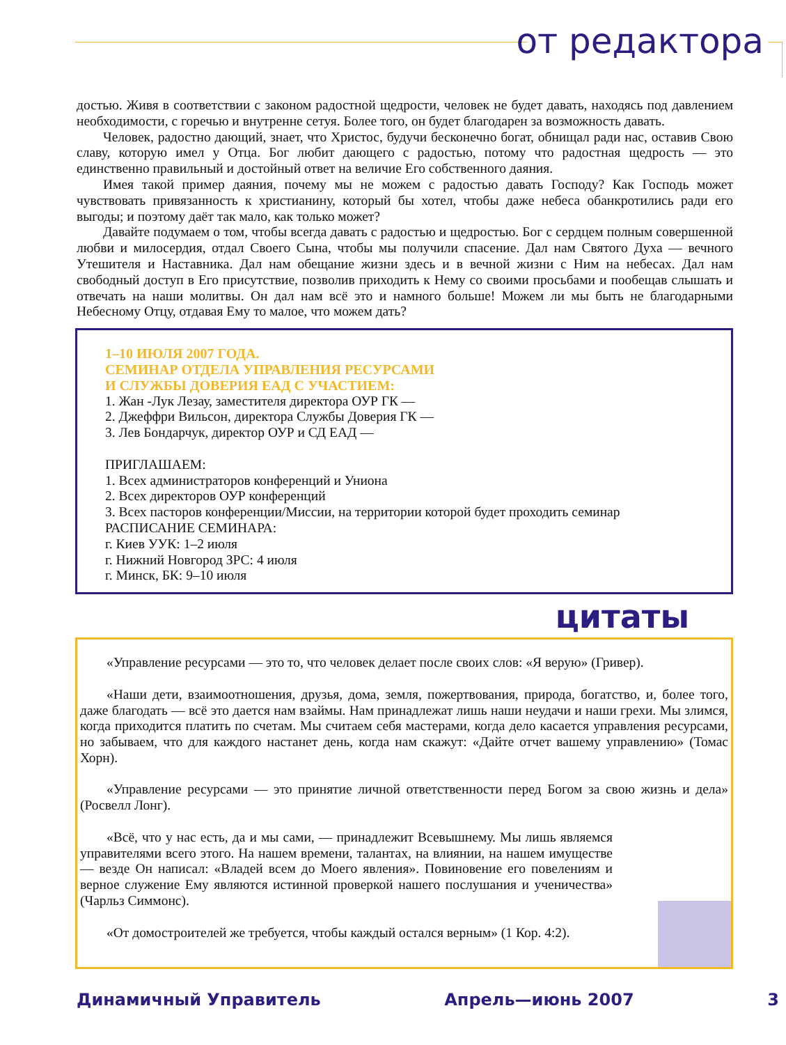от редактора
достью. Живя в соответствии с законом радостной щедрости, человек не будет давать, находясь под давлением необходимости, с горечью и внутренне сетуя. Более того, он будет благодарен за возможность давать.
Человек, радостно дающий, знает, что Христос, будучи бесконечно богат, обнищал ради нас, оставив Свою славу, которую имел у Отца. Бог любит дающего с радостью, потому что радостная щедрость — это единственно правильный и достойный ответ на величие Его собственного даяния.
Имея такой пример даяния, почему мы не можем с радостью давать Господу? Как Господь может чувствовать привязанность к христианину, который бы хотел, чтобы даже небеса обанкротились ради его выгоды; и поэтому даёт так мало, как только может?
Давайте подумаем о том, чтобы всегда давать с радостью и щедростью. Бог с сердцем полным совершенной любви и милосердия, отдал Своего Сына, чтобы мы получили спасение. Дал нам Святого Духа — вечного Утешителя и Наставника. Дал нам обещание жизни здесь и в вечной жизни с Ним на небесах. Дал нам свободный доступ в Его присутствие, позволив приходить к Нему со своими просьбами и пообещав слышать и отвечать на наши молитвы. Он дал нам всё это и намного больше! Можем ли мы быть не благодарными Небесному Отцу, отдавая Ему то малое, что можем дать?
1–10 ИЮЛЯ 2007 ГОДА.
СЕМИНАР ОТДЕЛА УПРАВЛЕНИЯ РЕСУРСАМИ
И СЛУЖБЫ ДОВЕРИЯ ЕАД С УЧАСТИЕМ:
1. Жан -Лук Лезау, заместителя директора ОУР ГК —
2. Джеффри Вильсон, директора Службы Доверия ГК —
3. Лев Бондарчук, директор ОУР и СД ЕАД —
ПРИГЛАШАЕМ:
1. Всех администраторов конференций и Униона
2. Всех директоров ОУР конференций
3. Всех пасторов конференции/Миссии, на территории которой будет проходить семинар
РАСПИСАНИЕ СЕМИНАРА:
г. Киев УУК: 1–2 июля
г. Нижний Новгород ЗРС: 4 июля
г. Минск, БК: 9–10 июля
цитаты
«Управление ресурсами — это то, что человек делает после своих слов: «Я верую» (Гривер).
«Наши дети, взаимоотношения, друзья, дома, земля, пожертвования, природа, богатство, и, более того, даже благодать — всё это дается нам взаймы. Нам принадлежат лишь наши неудачи и наши грехи. Мы злимся, когда приходится платить по счетам. Мы считаем себя мастерами, когда дело касается управления ресурсами, но забываем, что для каждого настанет день, когда нам скажут: «Дайте отчет вашему управлению» (Томас Хорн).
«Управление ресурсами — это принятие личной ответственности перед Богом за свою жизнь и дела» (Росвелл Лонг).
«Всё, что у нас есть, да и мы сами, — принадлежит Всевышнему. Мы лишь являемся управителями всего этого. На нашем времени, талантах, на влиянии, на нашем имуществе — везде Он написал: «Владей всем до Моего явления». Повиновение его повелениям и верное служение Ему являются истинной проверкой нашего послушания и ученичества» (Чарльз Симмонс).
«От домостроителей же требуется, чтобы каждый остался верным» (1 Кор. 4:2).
Динамичный Управитель Апрель—июнь 2007 3